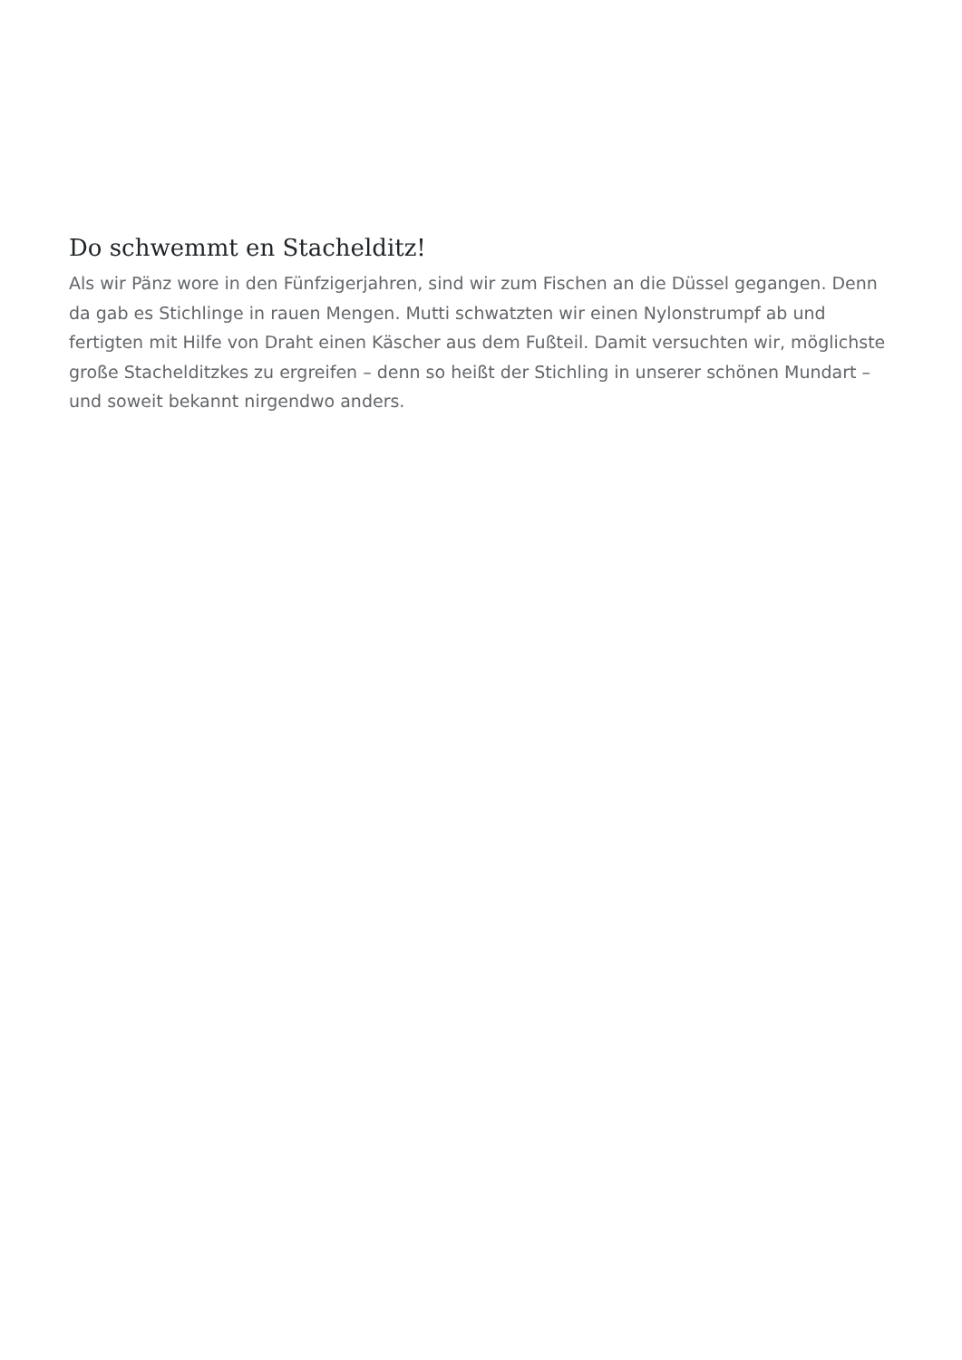Do schwemmt en Stachelditz!
Als wir Pänz wore in den Fünfzigerjahren, sind wir zum Fischen an die Düssel gegangen. Denn da gab es Stichlinge in rauen Mengen. Mutti schwatzten wir einen Nylonstrumpf ab und fertigten mit Hilfe von Draht einen Käscher aus dem Fußteil. Damit versuchten wir, möglichste große Stachelditzkes zu ergreifen – denn so heißt der Stichling in unserer schönen Mundart – und soweit bekannt nirgendwo anders.